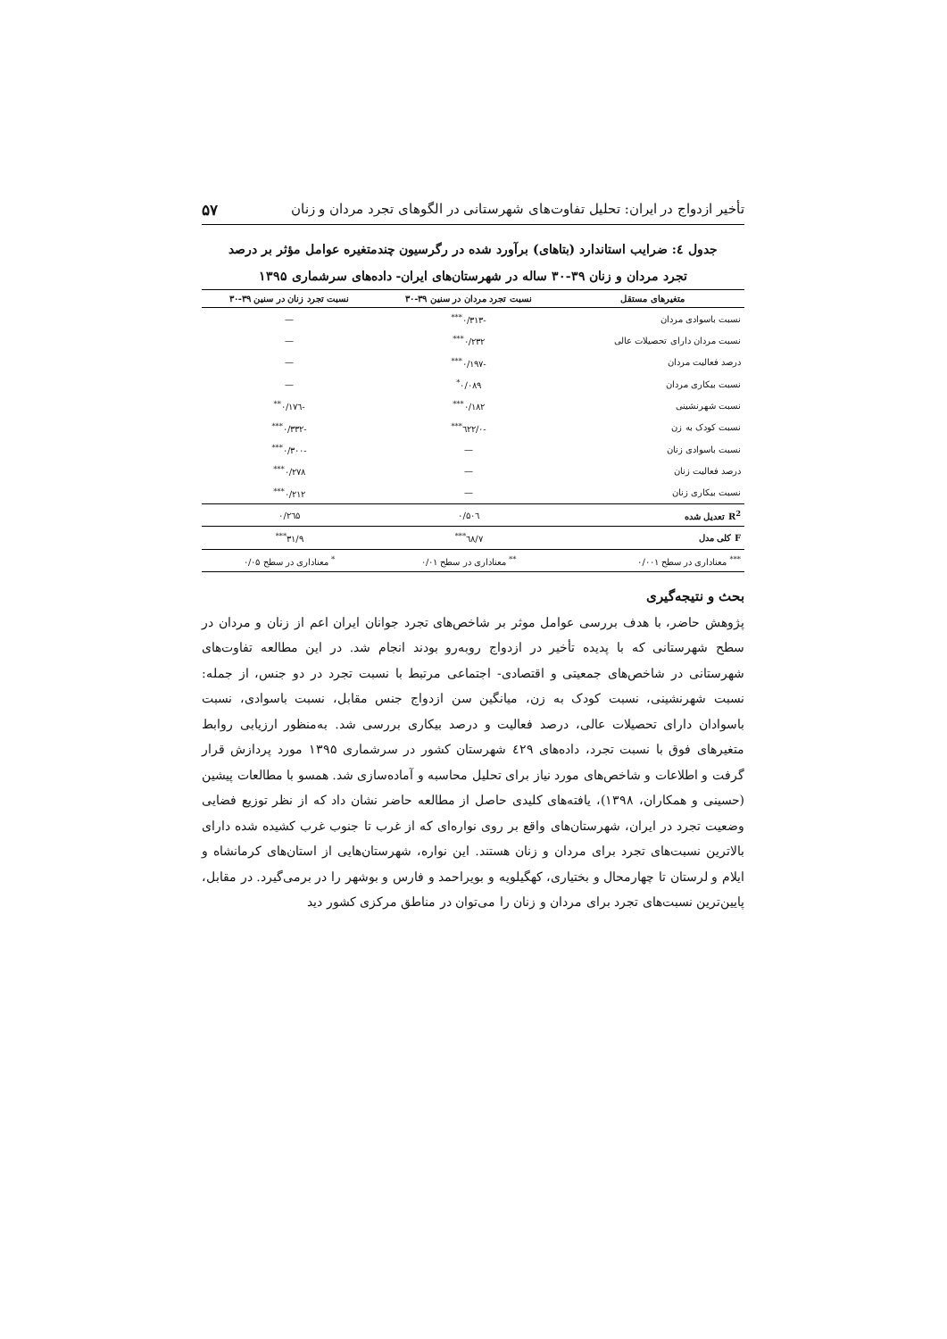تأخیر ازدواج در ایران: تحلیل تفاوت‌های شهرستانی در الگوهای تجرد مردان و زنان ۵۷
جدول ٤: ضرایب استاندارد (بتاهای) برآورد شده در رگرسیون چندمتغیره عوامل مؤثر بر درصد
تجرد مردان و زنان ۳۹-۳۰ ساله در شهرستان‌های ایران- داده‌های سرشماری ۱۳۹۵
| متغیرهای مستقل | نسبت تجرد مردان در سنین ۳۹-۳۰ | نسبت تجرد زنان در سنین ۳۹-۳۰ |
| --- | --- | --- |
| نسبت باسوادی مردان | -۰/۳۱۳<sup>***</sup> | — |
| نسبت مردان دارای تحصیلات عالی | ۰/۲۳۲<sup>***</sup> | — |
| درصد فعالیت مردان | -۰/۱۹۷<sup>***</sup> | — |
| نسبت بیکاری مردان | ۰/۰۸۹<sup>*</sup> | — |
| نسبت شهرنشینی | ۰/۱۸۲<sup>***</sup> | -۰/۱۷٦<sup>**</sup> |
| نسبت کودک به زن | -۰/٦۲۲<sup>***</sup> | -۰/۳۳۲<sup>***</sup> |
| نسبت باسوادی زنان | — | -۰/۳۰۰<sup>***</sup> |
| درصد فعالیت زنان | — | ۰/۲۷۸<sup>***</sup> |
| نسبت بیکاری زنان | — | ۰/۲۱۲<sup>***</sup> |
| R<sup>2</sup> تعدیل شده | ۰/۵۰٦ | ۰/۲٦۵ |
| F کلی مدل | ٦۸/۷<sup>***</sup> | ۳۱/۹<sup>***</sup> |
| <sup>***</sup> معناداری در سطح ۰/۰۰۱ | <sup>**</sup> معناداری در سطح ۰/۰۱ | <sup>*</sup> معناداری در سطح ۰/۰۵ |
بحث و نتیجه‌گیری
پژوهش حاضر، با هدف بررسی عوامل موثر بر شاخص‌های تجرد جوانان ایران اعم از زنان و مردان در سطح شهرستانی که با پدیده تأخیر در ازدواج روبه‌رو بودند انجام شد. در این مطالعه تفاوت‌های شهرستانی در شاخص‌های جمعیتی و اقتصادی- اجتماعی مرتبط با نسبت تجرد در دو جنس، از جمله: نسبت شهرنشینی، نسبت کودک به زن، میانگین سن ازدواج جنس مقابل، نسبت باسوادی، نسبت باسوادان دارای تحصیلات عالی، درصد فعالیت و درصد بیکاری بررسی شد. به‌منظور ارزیابی روابط متغیرهای فوق با نسبت تجرد، داده‌های ٤۲۹ شهرستان کشور در سرشماری ۱۳۹۵ مورد پردازش قرار گرفت و اطلاعات و شاخص‌های مورد نیاز برای تحلیل محاسبه و آماده‌سازی شد. همسو با مطالعات پیشین (حسینی و همکاران، ۱۳۹۸)، یافته‌های کلیدی حاصل از مطالعه حاضر نشان داد که از نظر توزیع فضایی وضعیت تجرد در ایران، شهرستان‌های واقع بر روی نواره‌ای که از غرب تا جنوب غرب کشیده شده دارای بالاترین نسبت‌های تجرد برای مردان و زنان هستند. این نواره، شهرستان‌هایی از استان‌های کرمانشاه و ایلام و لرستان تا چهارمحال و بختیاری، کهگیلویه و بویراحمد و فارس و بوشهر را در برمی‌گیرد. در مقابل، پایین‌ترین نسبت‌های تجرد برای مردان و زنان را می‌توان در مناطق مرکزی کشور دید